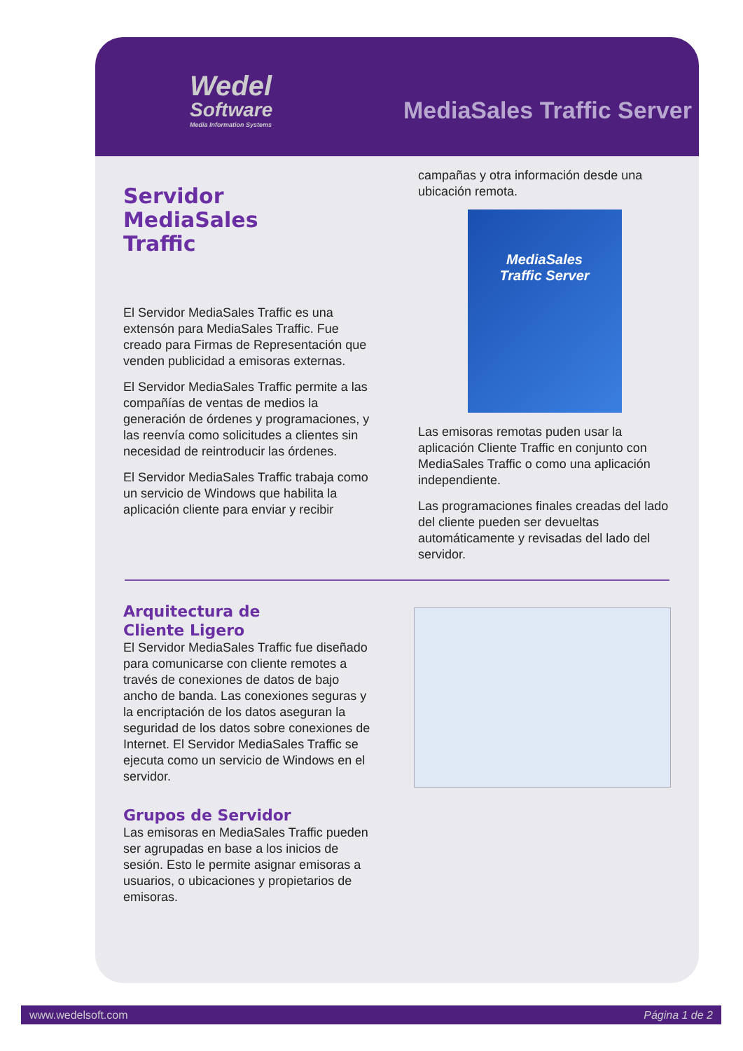Wedel
Software
Media Information Systems
MediaSales Traffic Server
Servidor
MediaSales
Traffic
El Servidor MediaSales Traffic es una extensón para MediaSales Traffic. Fue creado para Firmas de Representación que venden publicidad a emisoras externas.
El Servidor MediaSales Traffic permite a las compañías de ventas de medios la generación de órdenes y programaciones, y las reenvía como solicitudes a clientes sin necesidad de reintroducir las órdenes.
El Servidor MediaSales Traffic trabaja como un servicio de Windows que habilita la aplicación cliente para enviar y recibir
campañas y otra información desde una ubicación remota.
MediaSales
Traffic Server
Las emisoras remotas puden usar la aplicación Cliente Traffic en conjunto con MediaSales Traffic o como una aplicación independiente.
Las programaciones finales creadas del lado del cliente pueden ser devueltas automáticamente y revisadas del lado del servidor.
Arquitectura de
Cliente Ligero
El Servidor MediaSales Traffic fue diseñado para comunicarse con cliente remotes a través de conexiones de datos de bajo ancho de banda. Las conexiones seguras y la encriptación de los datos aseguran la seguridad de los datos sobre conexiones de Internet. El Servidor MediaSales Traffic se ejecuta como un servicio de Windows en el servidor.
Grupos de Servidor
Las emisoras en MediaSales Traffic pueden ser agrupadas en base a los inicios de sesión. Esto le permite asignar emisoras a usuarios, o ubicaciones y propietarios de emisoras.
www.wedelsoft.com Página 1 de 2